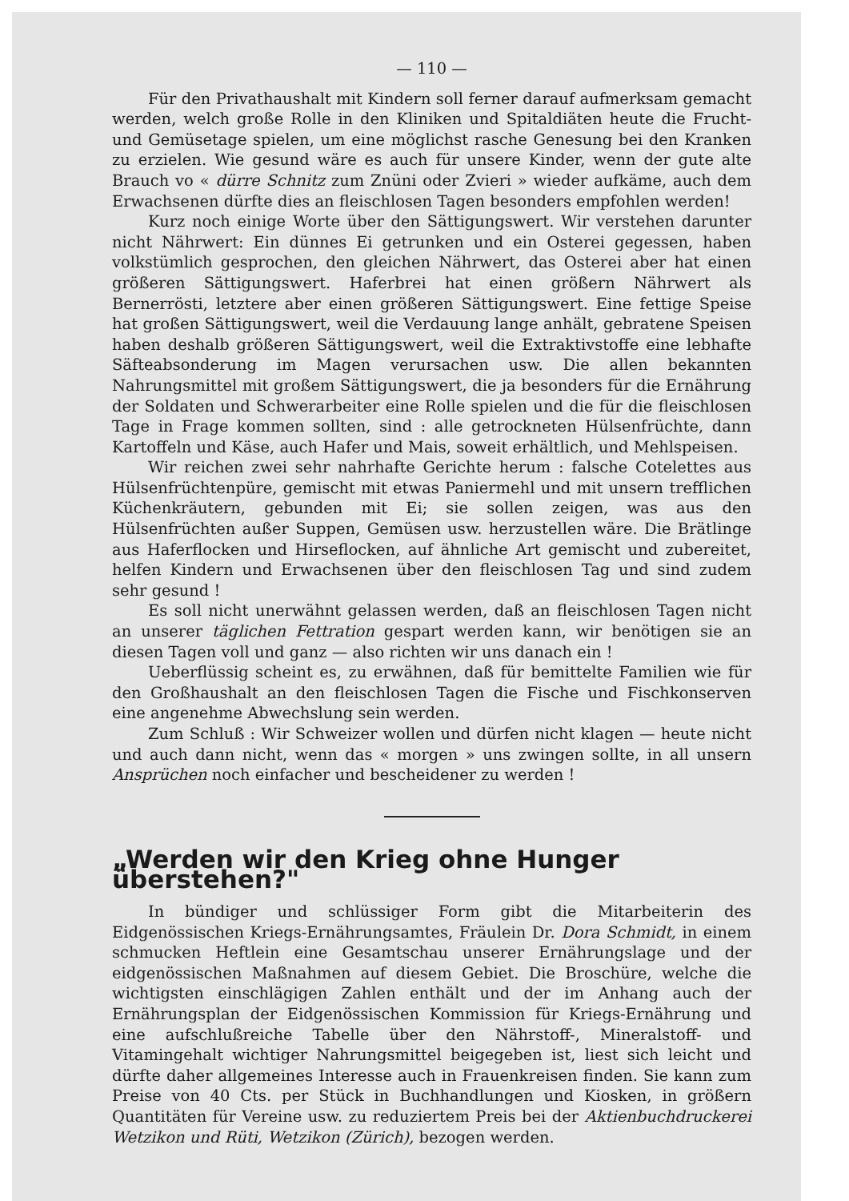— 110 —
Für den Privathaushalt mit Kindern soll ferner darauf aufmerksam gemacht werden, welch große Rolle in den Kliniken und Spitaldiäten heute die Frucht- und Gemüsetage spielen, um eine möglichst rasche Genesung bei den Kranken zu erzielen. Wie gesund wäre es auch für unsere Kinder, wenn der gute alte Brauch vo « dürre Schnitz zum Znüni oder Zvieri » wieder aufkäme, auch dem Erwachsenen dürfte dies an fleischlosen Tagen besonders empfohlen werden!
Kurz noch einige Worte über den Sättigungswert. Wir verstehen darunter nicht Nährwert: Ein dünnes Ei getrunken und ein Osterei gegessen, haben volkstümlich gesprochen, den gleichen Nährwert, das Osterei aber hat einen größeren Sättigungswert. Haferbrei hat einen größern Nährwert als Bernerrösti, letztere aber einen größeren Sättigungswert. Eine fettige Speise hat großen Sättigungswert, weil die Verdauung lange anhält, gebratene Speisen haben deshalb größeren Sättigungswert, weil die Extraktivstoffe eine lebhafte Säfteabsonderung im Magen verursachen usw. Die allen bekannten Nahrungsmittel mit großem Sättigungswert, die ja besonders für die Ernährung der Soldaten und Schwerarbeiter eine Rolle spielen und die für die fleischlosen Tage in Frage kommen sollten, sind : alle getrockneten Hülsenfrüchte, dann Kartoffeln und Käse, auch Hafer und Mais, soweit erhältlich, und Mehlspeisen.
Wir reichen zwei sehr nahrhafte Gerichte herum : falsche Cotelettes aus Hülsenfrüchtenpüre, gemischt mit etwas Paniermehl und mit unsern trefflichen Küchenkräutern, gebunden mit Ei; sie sollen zeigen, was aus den Hülsenfrüchten außer Suppen, Gemüsen usw. herzustellen wäre. Die Brätlinge aus Haferflocken und Hirseflocken, auf ähnliche Art gemischt und zubereitet, helfen Kindern und Erwachsenen über den fleischlosen Tag und sind zudem sehr gesund !
Es soll nicht unerwähnt gelassen werden, daß an fleischlosen Tagen nicht an unserer täglichen Fettration gespart werden kann, wir benötigen sie an diesen Tagen voll und ganz — also richten wir uns danach ein !
Ueberflüssig scheint es, zu erwähnen, daß für bemittelte Familien wie für den Großhaushalt an den fleischlosen Tagen die Fische und Fischkonserven eine angenehme Abwechslung sein werden.
Zum Schluß : Wir Schweizer wollen und dürfen nicht klagen — heute nicht und auch dann nicht, wenn das « morgen » uns zwingen sollte, in all unsern Ansprüchen noch einfacher und bescheidener zu werden !
„Werden wir den Krieg ohne Hunger überstehen?"
In bündiger und schlüssiger Form gibt die Mitarbeiterin des Eidgenössischen Kriegs-Ernährungsamtes, Fräulein Dr. Dora Schmidt, in einem schmucken Heftlein eine Gesamtschau unserer Ernährungslage und der eidgenössischen Maßnahmen auf diesem Gebiet. Die Broschüre, welche die wichtigsten einschlägigen Zahlen enthält und der im Anhang auch der Ernährungsplan der Eidgenössischen Kommission für Kriegs-Ernährung und eine aufschlußreiche Tabelle über den Nährstoff-, Mineralstoff- und Vitamingehalt wichtiger Nahrungsmittel beigegeben ist, liest sich leicht und dürfte daher allgemeines Interesse auch in Frauenkreisen finden. Sie kann zum Preise von 40 Cts. per Stück in Buchhandlungen und Kiosken, in größern Quantitäten für Vereine usw. zu reduziertem Preis bei der Aktienbuchdruckerei Wetzikon und Rüti, Wetzikon (Zürich), bezogen werden.